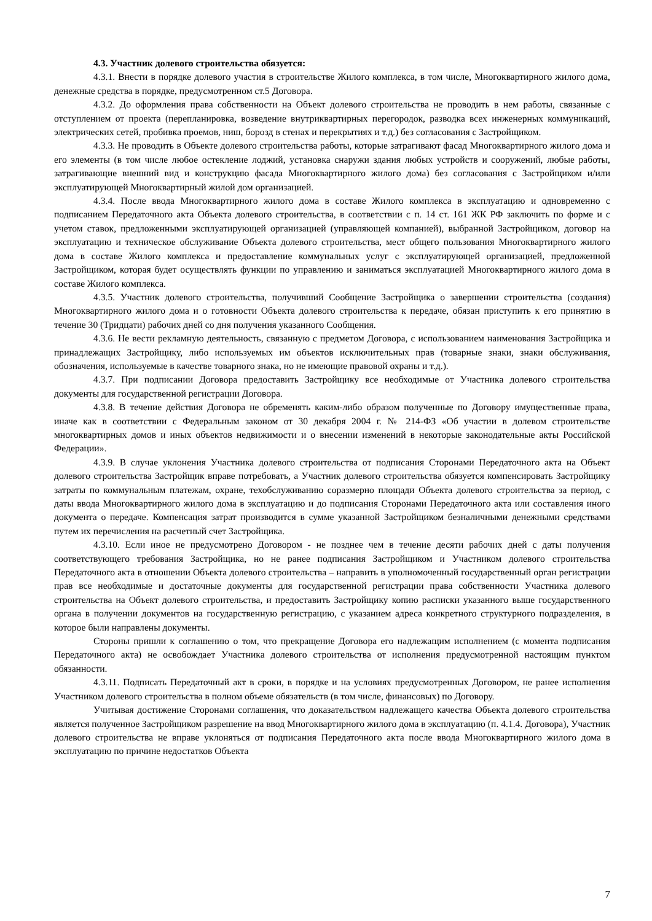4.3. Участник долевого строительства обязуется:
4.3.1. Внести в порядке долевого участия в строительстве Жилого комплекса, в том числе, Многоквартирного жилого дома, денежные средства в порядке, предусмотренном ст.5 Договора.
4.3.2. До оформления права собственности на Объект долевого строительства не проводить в нем работы, связанные с отступлением от проекта (перепланировка, возведение внутриквартирных перегородок, разводка всех инженерных коммуникаций, электрических сетей, пробивка проемов, ниш, борозд в стенах и перекрытиях и т.д.) без согласования с Застройщиком.
4.3.3. Не проводить в Объекте долевого строительства работы, которые затрагивают фасад Многоквартирного жилого дома и его элементы (в том числе любое остекление лоджий, установка снаружи здания любых устройств и сооружений, любые работы, затрагивающие внешний вид и конструкцию фасада Многоквартирного жилого дома) без согласования с Застройщиком и/или эксплуатирующей Многоквартирный жилой дом организацией.
4.3.4. После ввода Многоквартирного жилого дома в составе Жилого комплекса в эксплуатацию и одновременно с подписанием Передаточного акта Объекта долевого строительства, в соответствии с п. 14 ст. 161 ЖК РФ заключить по форме и с учетом ставок, предложенными эксплуатирующей организацией (управляющей компанией), выбранной Застройщиком, договор на эксплуатацию и техническое обслуживание Объекта долевого строительства, мест общего пользования Многоквартирного жилого дома в составе Жилого комплекса и предоставление коммунальных услуг с эксплуатирующей организацией, предложенной Застройщиком, которая будет осуществлять функции по управлению и заниматься эксплуатацией Многоквартирного жилого дома в составе Жилого комплекса.
4.3.5. Участник долевого строительства, получивший Сообщение Застройщика о завершении строительства (создания) Многоквартирного жилого дома и о готовности Объекта долевого строительства к передаче, обязан приступить к его принятию в течение 30 (Тридцати) рабочих дней со дня получения указанного Сообщения.
4.3.6. Не вести рекламную деятельность, связанную с предметом Договора, с использованием наименования Застройщика и принадлежащих Застройщику, либо используемых им объектов исключительных прав (товарные знаки, знаки обслуживания, обозначения, используемые в качестве товарного знака, но не имеющие правовой охраны и т.д.).
4.3.7. При подписании Договора предоставить Застройщику все необходимые от Участника долевого строительства документы для государственной регистрации Договора.
4.3.8. В течение действия Договора не обременять каким-либо образом полученные по Договору имущественные права, иначе как в соответствии с Федеральным законом от 30 декабря 2004 г. № 214-ФЗ «Об участии в долевом строительстве многоквартирных домов и иных объектов недвижимости и о внесении изменений в некоторые законодательные акты Российской Федерации».
4.3.9. В случае уклонения Участника долевого строительства от подписания Сторонами Передаточного акта на Объект долевого строительства Застройщик вправе потребовать, а Участник долевого строительства обязуется компенсировать Застройщику затраты по коммунальным платежам, охране, техобслуживанию соразмерно площади Объекта долевого строительства за период, с даты ввода Многоквартирного жилого дома в эксплуатацию и до подписания Сторонами Передаточного акта или составления иного документа о передаче. Компенсация затрат производится в сумме указанной Застройщиком безналичными денежными средствами путем их перечисления на расчетный счет Застройщика.
4.3.10. Если иное не предусмотрено Договором - не позднее чем в течение десяти рабочих дней с даты получения соответствующего требования Застройщика, но не ранее подписания Застройщиком и Участником долевого строительства Передаточного акта в отношении Объекта долевого строительства – направить в уполномоченный государственный орган регистрации прав все необходимые и достаточные документы для государственной регистрации права собственности Участника долевого строительства на Объект долевого строительства, и предоставить Застройщику копию расписки указанного выше государственного органа в получении документов на государственную регистрацию, с указанием адреса конкретного структурного подразделения, в которое были направлены документы.
Стороны пришли к соглашению о том, что прекращение Договора его надлежащим исполнением (с момента подписания Передаточного акта) не освобождает Участника долевого строительства от исполнения предусмотренной настоящим пунктом обязанности.
4.3.11. Подписать Передаточный акт в сроки, в порядке и на условиях предусмотренных Договором, не ранее исполнения Участником долевого строительства в полном объеме обязательств (в том числе, финансовых) по Договору.
Учитывая достижение Сторонами соглашения, что доказательством надлежащего качества Объекта долевого строительства является полученное Застройщиком разрешение на ввод Многоквартирного жилого дома в эксплуатацию (п. 4.1.4. Договора), Участник долевого строительства не вправе уклоняться от подписания Передаточного акта после ввода Многоквартирного жилого дома в эксплуатацию по причине недостатков Объекта
7